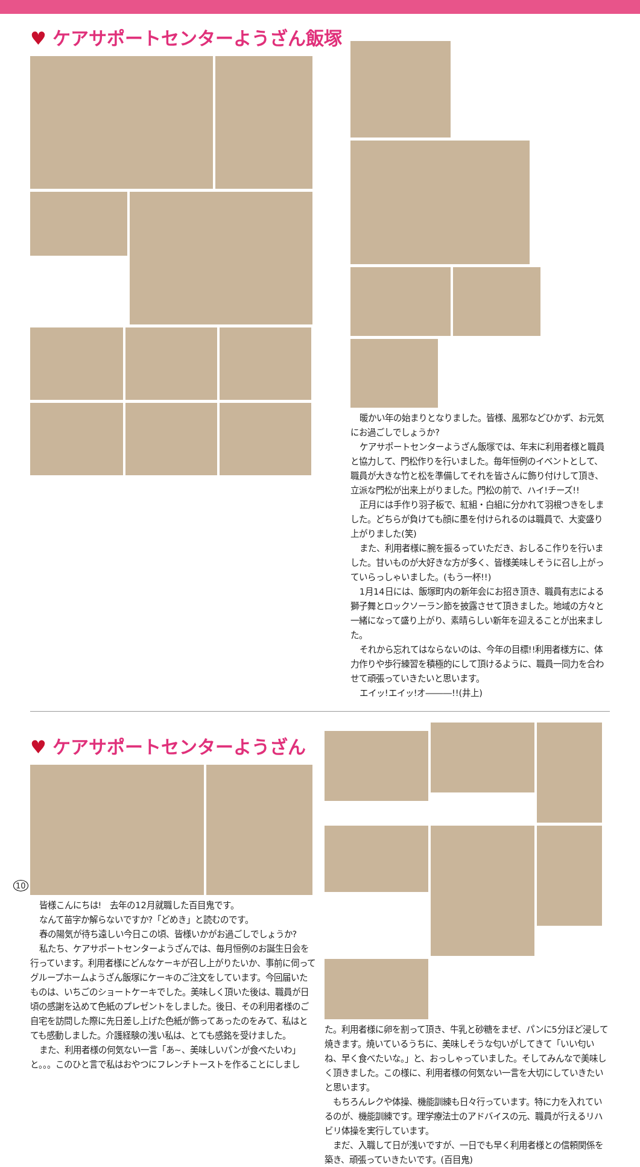♥ ケアサポートセンターようざん飯塚
暖かい年の始まりとなりました。皆様、風邪などひかず、お元気にお過ごしでしょうか?
ケアサポートセンターようざん飯塚では、年末に利用者様と職員と協力して、門松作りを行いました。毎年恒例のイベントとして、職員が大きな竹と松を準備してそれを皆さんに飾り付けして頂き、立派な門松が出来上がりました。門松の前で、ハイ!チーズ!!
正月には手作り羽子板で、紅組・白組に分かれて羽根つきをしました。どちらが負けても顔に墨を付けられるのは職員で、大変盛り上がりました(笑)
また、利用者様に腕を振るっていただき、おしるこ作りを行いました。甘いものが大好きな方が多く、皆様美味しそうに召し上がっていらっしゃいました。(もう一杯!!)
1月14日には、飯塚町内の新年会にお招き頂き、職員有志による獅子舞とロックソーラン節を披露させて頂きました。地域の方々と一緒になって盛り上がり、素晴らしい新年を迎えることが出来ました。
それから忘れてはならないのは、今年の目標!!利用者様方に、体力作りや歩行練習を積極的にして頂けるように、職員一同力を合わせて頑張っていきたいと思います。
エイッ!エイッ!オ―――!!(井上)
♥ ケアサポートセンターようざん
皆様こんにちは!　去年の12月就職した百目鬼です。
なんて苗字か解らないですか?「どめき」と読むのです。
春の陽気が待ち遠しい今日この頃、皆様いかがお過ごしでしょうか?
私たち、ケアサポートセンターようざんでは、毎月恒例のお誕生日会を行っています。利用者様にどんなケーキが召し上がりたいか、事前に伺ってグループホームようざん飯塚にケーキのご注文をしています。今回届いたものは、いちごのショートケーキでした。美味しく頂いた後は、職員が日頃の感謝を込めて色紙のプレゼントをしました。後日、その利用者様のご自宅を訪問した際に先日差し上げた色紙が飾ってあったのをみて、私はとても感動しました。介護経験の浅い私は、とても感銘を受けました。
また、利用者様の何気ない一言「あ~、美味しいパンが食べたいわ」と。。。このひと言で私はおやつにフレンチトーストを作ることにしまし
た。利用者様に卵を割って頂き、牛乳と砂糖をまぜ、パンに5分ほど浸して焼きます。焼いているうちに、美味しそうな匂いがしてきて「いい匂いね、早く食べたいな。」と、おっしゃっていました。そしてみんなで美味しく頂きました。この様に、利用者様の何気ない一言を大切にしていきたいと思います。
もちろんレクや体操、機能訓練も日々行っています。特に力を入れているのが、機能訓練です。理学療法士のアドバイスの元、職員が行えるリハビリ体操を実行しています。
まだ、入職して日が浅いですが、一日でも早く利用者様との信頼関係を築き、頑張っていきたいです。(百目鬼)
10